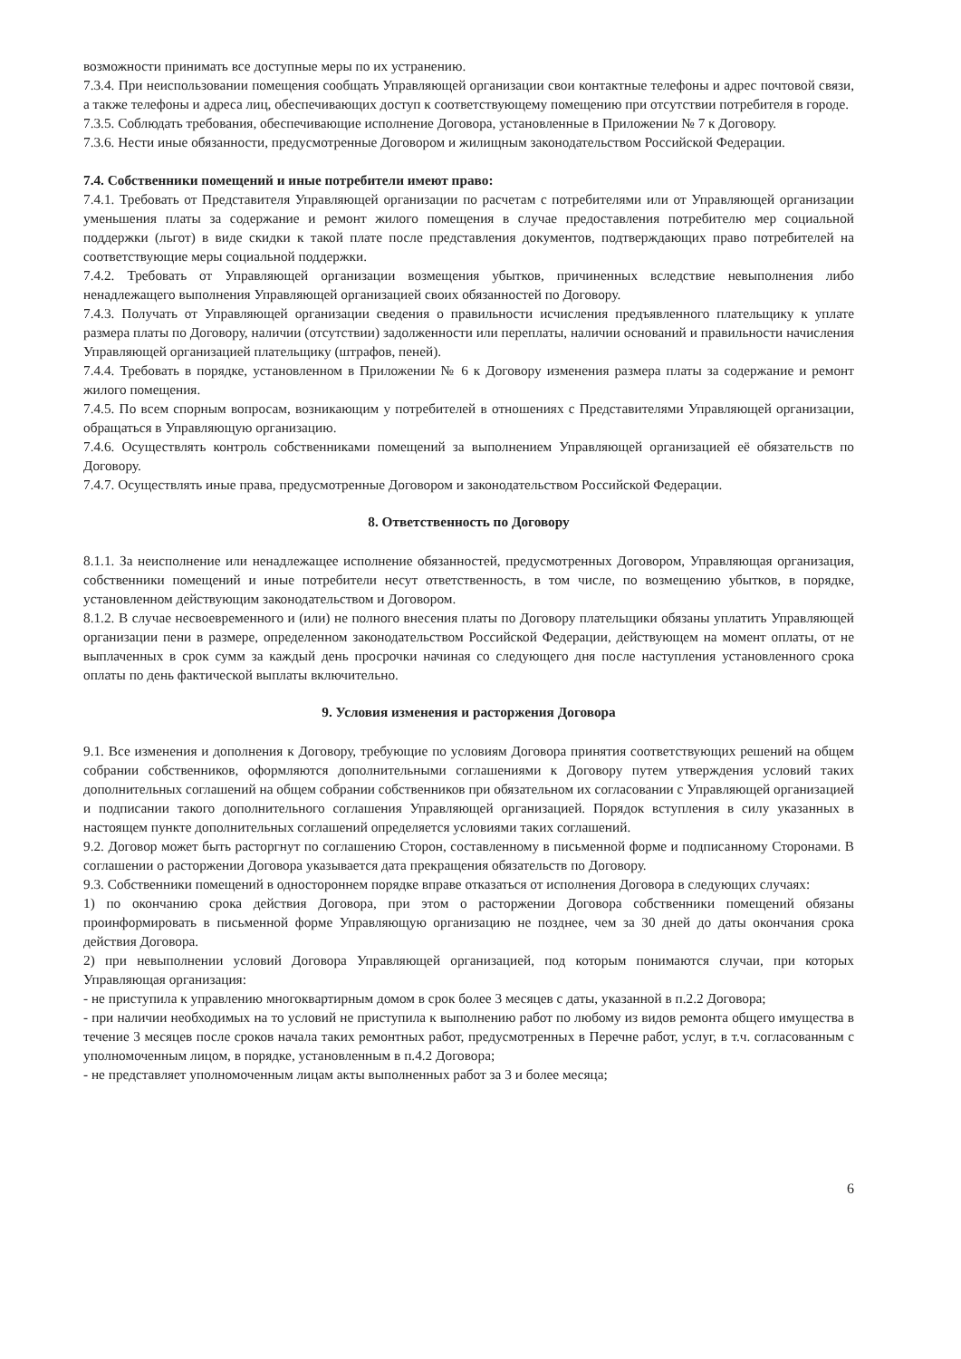возможности принимать все доступные меры по их устранению.
7.3.4. При неиспользовании помещения сообщать Управляющей организации свои контактные телефоны и адрес почтовой связи, а также телефоны и адреса лиц, обеспечивающих доступ к соответствующему помещению при отсутствии потребителя в городе.
7.3.5. Соблюдать требования, обеспечивающие исполнение Договора, установленные в Приложении № 7 к Договору.
7.3.6. Нести иные обязанности, предусмотренные Договором и жилищным законодательством Российской Федерации.
7.4. Собственники помещений и иные потребители имеют право:
7.4.1. Требовать от Представителя Управляющей организации по расчетам с потребителями или от Управляющей организации уменьшения платы за содержание и ремонт жилого помещения в случае предоставления потребителю мер социальной поддержки (льгот) в виде скидки к такой плате после представления документов, подтверждающих право потребителей на соответствующие меры социальной поддержки.
7.4.2. Требовать от Управляющей организации возмещения убытков, причиненных вследствие невыполнения либо ненадлежащего выполнения Управляющей организацией своих обязанностей по Договору.
7.4.3. Получать от Управляющей организации сведения о правильности исчисления предъявленного плательщику к уплате размера платы по Договору, наличии (отсутствии) задолженности или переплаты, наличии оснований и правильности начисления Управляющей организацией плательщику (штрафов, пеней).
7.4.4. Требовать в порядке, установленном в Приложении № 6 к Договору изменения размера платы за содержание и ремонт жилого помещения.
7.4.5. По всем спорным вопросам, возникающим у потребителей в отношениях с Представителями Управляющей организации, обращаться в Управляющую организацию.
7.4.6. Осуществлять контроль собственниками помещений за выполнением Управляющей организацией её обязательств по Договору.
7.4.7. Осуществлять иные права, предусмотренные Договором и законодательством Российской Федерации.
8. Ответственность по Договору
8.1.1. За неисполнение или ненадлежащее исполнение обязанностей, предусмотренных Договором, Управляющая организация, собственники помещений и иные потребители несут ответственность, в том числе, по возмещению убытков, в порядке, установленном действующим законодательством и Договором.
8.1.2. В случае несвоевременного и (или) не полного внесения платы по Договору плательщики обязаны уплатить Управляющей организации пени в размере, определенном законодательством Российской Федерации, действующем на момент оплаты, от не выплаченных в срок сумм за каждый день просрочки начиная со следующего дня после наступления установленного срока оплаты по день фактической выплаты включительно.
9. Условия изменения и расторжения Договора
9.1. Все изменения и дополнения к Договору, требующие по условиям Договора принятия соответствующих решений на общем собрании собственников, оформляются дополнительными соглашениями к Договору путем утверждения условий таких дополнительных соглашений на общем собрании собственников при обязательном их согласовании с Управляющей организацией и подписании такого дополнительного соглашения Управляющей организацией. Порядок вступления в силу указанных в настоящем пункте дополнительных соглашений определяется условиями таких соглашений.
9.2. Договор может быть расторгнут по соглашению Сторон, составленному в письменной форме и подписанному Сторонами. В соглашении о расторжении Договора указывается дата прекращения обязательств по Договору.
9.3. Собственники помещений в одностороннем порядке вправе отказаться от исполнения Договора в следующих случаях:
1) по окончанию срока действия Договора, при этом о расторжении Договора собственники помещений обязаны проинформировать в письменной форме Управляющую организацию не позднее, чем за 30 дней до даты окончания срока действия Договора.
2) при невыполнении условий Договора Управляющей организацией, под которым понимаются случаи, при которых Управляющая организация:
- не приступила к управлению многоквартирным домом в срок более 3 месяцев с даты, указанной в п.2.2 Договора;
- при наличии необходимых на то условий не приступила к выполнению работ по любому из видов ремонта общего имущества в течение 3 месяцев после сроков начала таких ремонтных работ, предусмотренных в Перечне работ, услуг, в т.ч. согласованным с уполномоченным лицом, в порядке, установленным в п.4.2 Договора;
- не представляет уполномоченным лицам акты выполненных работ за 3 и более месяца;
6